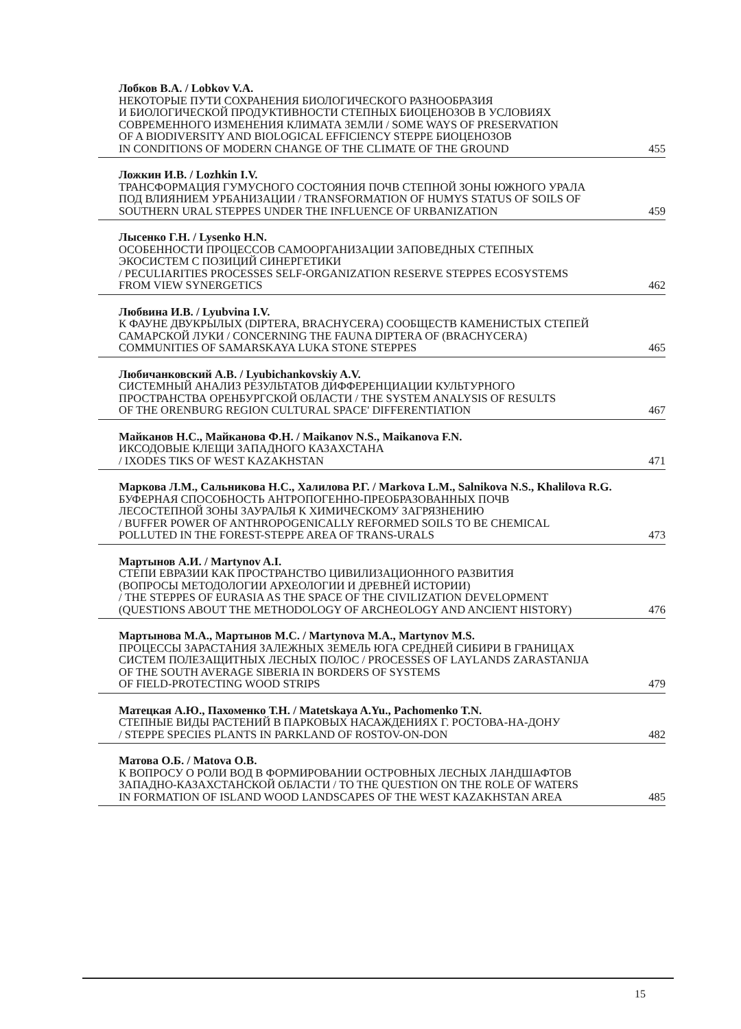Лобков В.А. / Lobkov V.A.
НЕКОТОРЫЕ ПУТИ СОХРАНЕНИЯ БИОЛОГИЧЕСКОГО РАЗНООБРАЗИЯ
И БИОЛОГИЧЕСКОЙ ПРОДУКТИВНОСТИ СТЕПНЫХ БИОЦЕНОЗОВ В УСЛОВИЯХ
СОВРЕМЕННОГО ИЗМЕНЕНИЯ КЛИМАТА ЗЕМЛИ / SOME WAYS OF PRESERVATION
OF A BIODIVERSITY AND BIOLOGICAL EFFICIENCY STEPPE БИОЦЕНОЗОВ
IN CONDITIONS OF MODERN CHANGE OF THE CLIMATE OF THE GROUND 455
Ложкин И.В. / Lozhkin I.V.
ТРАНСФОРМАЦИЯ ГУМУСНОГО СОСТОЯНИЯ ПОЧВ СТЕПНОЙ ЗОНЫ ЮЖНОГО УРАЛА
ПОД ВЛИЯНИЕМ УРБАНИЗАЦИИ / TRANSFORMATION OF HUMYS STATUS OF SOILS OF
SOUTHERN URAL STEPPES UNDER THE INFLUENCE OF URBANIZATION 459
Лысенко Г.Н. / Lysenko H.N.
ОСОБЕННОСТИ ПРОЦЕССОВ САМООРГАНИЗАЦИИ ЗАПОВЕДНЫХ СТЕПНЫХ
ЭКОСИСТЕМ С ПОЗИЦИЙ СИНЕРГЕТИКИ
/ PECULIARITIES PROCESSES SELF-ORGANIZATION RESERVE STEPPES ECOSYSTEMS
FROM VIEW SYNERGETICS 462
Любвина И.В. / Lyubvina I.V.
К ФАУНЕ ДВУКРЫЛЫХ (DIPTERA, BRACHYCERA) СООБЩЕСТВ КАМЕНИСТЫХ СТЕПЕЙ
САМАРСКОЙ ЛУКИ / CONCERNING THE FAUNA DIPTERA OF (BRACHYCERA)
COMMUNITIES OF SAMARSKAYA LUKA STONE STEPPES 465
Любичанковский А.В. / Lyubichankovskiy A.V.
СИСТЕМНЫЙ АНАЛИЗ РЕЗУЛЬТАТОВ ДИФФЕРЕНЦИАЦИИ КУЛЬТУРНОГО
ПРОСТРАНСТВА ОРЕНБУРГСКОЙ ОБЛАСТИ / THE SYSTEM ANALYSIS OF RESULTS
OF THE ORENBURG REGION CULTURAL SPACE' DIFFERENTIATION 467
Майканов Н.С., Майканова Ф.Н. / Maikanov N.S., Maikanova F.N.
ИКСОДОВЫЕ КЛЕЩИ ЗАПАДНОГО КАЗАХСТАНА
/ IXODES TIKS OF WEST KAZAKHSTAN 471
Маркова Л.М., Сальникова Н.С., Халилова Р.Г. / Markova L.M., Salnikova N.S., Khalilova R.G.
БУФЕРНАЯ СПОСОБНОСТЬ АНТРОПОГЕННО-ПРЕОБРАЗОВАННЫХ ПОЧВ
ЛЕСОСТЕПНОЙ ЗОНЫ ЗАУРАЛЬЯ К ХИМИЧЕСКОМУ ЗАГРЯЗНЕНИЮ
/ BUFFER POWER OF ANTHROPOGENICALLY REFORMED SOILS TO BE CHEMICAL
POLLUTED IN THE FOREST-STEPPE AREA OF TRANS-URALS 473
Мартынов А.И. / Martynov A.I.
СТЕПИ ЕВРАЗИИ КАК ПРОСТРАНСТВО ЦИВИЛИЗАЦИОННОГО РАЗВИТИЯ
(ВОПРОСЫ МЕТОДОЛОГИИ АРХЕОЛОГИИ И ДРЕВНЕЙ ИСТОРИИ)
/ THE STEPPES OF EURASIA AS THE SPACE OF THE CIVILIZATION DEVELOPMENT
(QUESTIONS ABOUT THE METHODOLOGY OF ARCHEOLOGY AND ANCIENT HISTORY) 476
Мартынова М.А., Мартынов М.С. / Martynova M.A., Martynov M.S.
ПРОЦЕССЫ ЗАРАСТАНИЯ ЗАЛЕЖНЫХ ЗЕМЕЛЬ ЮГА СРЕДНЕЙ СИБИРИ В ГРАНИЦАХ
СИСТЕМ ПОЛЕЗАЩИТНЫХ ЛЕСНЫХ ПОЛОС / PROCESSES OF LAYLANDS ZARASTANIJA
OF THE SOUTH AVERAGE SIBERIA IN BORDERS OF SYSTEMS
OF FIELD-PROTECTING WOOD STRIPS 479
Матецкая А.Ю., Пахоменко Т.Н. / Matetskaya A.Yu., Pachomenko T.N.
СТЕПНЫЕ ВИДЫ РАСТЕНИЙ В ПАРКОВЫХ НАСАЖДЕНИЯХ Г. РОСТОВА-НА-ДОНУ
/ STEPPE SPECIES PLANTS IN PARKLAND OF ROSTOV-ON-DON 482
Матова О.Б. / Matova O.B.
К ВОПРОСУ О РОЛИ ВОД В ФОРМИРОВАНИИ ОСТРОВНЫХ ЛЕСНЫХ ЛАНДШАФТОВ
ЗАПАДНО-КАЗАХСТАНСКОЙ ОБЛАСТИ / TO THE QUESTION ON THE ROLE OF WATERS
IN FORMATION OF ISLAND WOOD LANDSCAPES OF THE WEST KAZAKHSTAN AREA 485
15